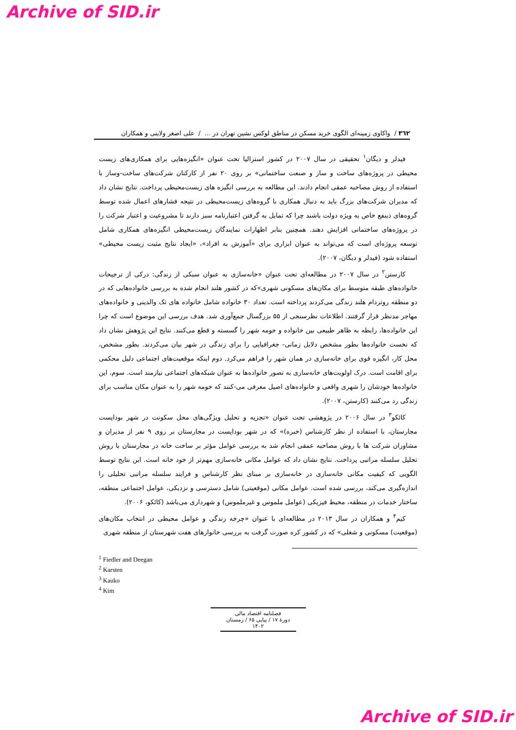Archive of SID.ir
٣٦٢ / واکاوی زمینه‌ای الگوی خرید مسکن در مناطق لوکس نشین تهران در ... / علی اصغر ولایتی و همکاران
فیدلر و دیگان<sup>۱</sup> تحقیقی در سال ۲۰۰۷ در کشور استرالیا تحت عنوان «انگیزه‌هایی برای همکاری‌های زیست محیطی در پروژه‌های ساخت و ساز و صنعت ساختمانی» بر روی ۲۰ نفر از کارکنان شرکت‌های ساخت-وساز با استفاده از روش مصاحبه عمقی انجام دادند. این مطالعه به بررسی انگیزه های زیست‌محیطی پرداخت. نتایج نشان داد که مدیران شرکت‌های بزرگ باید به دنبال همکاری با گروه‌های زیست‌محیطی در نتیجه فشارهای اعمال شده توسط گروه‌های ذینفع خاص به ویژه دولت باشند چرا که تمایل به گرفتن اعتبارنامه سبز دارند تا مشروعیت و اعتبار شرکت را در پروژه‌های ساختمانی افزایش دهند. همچنین بنابر اظهارات نمایندگان زیست‌محیطی انگیزه‌های همکاری شامل توسعه پروژه‌ای است که می‌تواند به عنوان ابزاری برای «آموزش به افراد»، «ایجاد نتایج مثبت زیست محیطی» استفاده شود (فیدلر و دیگان، ۲۰۰۷).
کارستن<sup>۲</sup> در سال ۲۰۰۷ در مطالعه‌ای تحت عنوان «خانه‌سازی به عنوان سبکی از زندگی: درکی از ترجیحات خانواده‌های طبقه متوسط برای مکان‌های مسکونی شهری»که در کشور هلند انجام شده به بررسی خانواده‌هایی که در دو منطقه روتردام هلند زندگی می‌کردند پرداخته است. تعداد ۳۰ خانواده شامل خانواده های تک والدینی و خانواده‌های مهاجر مدنظر قرار گرفتند. اطلاعات نظرسنجی از ۵۵ بزرگسال جمع‌آوری شد. هدف بررسی این موضوع است که چرا این خانواده‌ها، رابطه به ظاهر طبیعی بین خانواده و حومه شهر را گسسته و قطع می‌کنند. نتایج این پژوهش نشان داد که نخست خانواده‌ها بطور مشخص دلایل زمانی- جغرافیایی را برای زندگی در شهر بیان می‌کردند. بطور مشخص، محل کار، انگیزه قوی برای خانه‌سازی در همان شهر را فراهم می‌کرد. دوم اینکه موقعیت‌های اجتماعی دلیل محکمی برای اقامت است. درک اولویت‌های خانه‌سازی به تصور خانواده‌ها به عنوان شبکه‌های اجتماعی نیازمند است. سوم، این خانواده‌ها خودشان را شهری واقعی و خانواده‌های اصیل معرفی می-کنند که حومه شهر را به عنوان مکان مناسب برای زندگی رد می‌کنند (کارستن، ۲۰۰۷).
کائکو<sup>۳</sup> در سال ۲۰۰۶ در پژوهشی تحت عنوان «تجزیه و تحلیل ویژگی‌های محل سکونت در شهر بوداپست مجارستان، با استفاده از نظر کارشناس (خبره)» که در شهر بوداپست در مجارستان بر روی ۹ نفر از مدیران و مشاوران شرکت ها با روش مصاحبه عمقی انجام شد به بررسی عوامل مؤثر بر ساخت خانه در مجارستان با روش تحلیل سلسله مراتبی پرداخت. نتایج نشان داد که عوامل مکانی خانه‌سازی مهم‌تر از خود خانه است. این نتایج توسط الگویی که کیفیت مکانی خانه‌سازی در خانه‌سازی بر مبنای نظر کارشناس و فرایند سلسله مراتبی تحلیلی را اندازه‌گیری می‌کند، بررسی شده است. عوامل مکانی (موقعیتی) شامل دسترسی و نزدیکی، عوامل اجتماعی منطقه، ساختار خدمات در منطقه، محیط فیزیکی (عوامل ملموس و غیرملموس) و شهرداری می‌باشد (کائکو، ۲۰۰۶).
کیم<sup>۴</sup> و همکاران در سال ۲۰۱۳ در مطالعه‌ای با عنوان «چرخه زندگی و عوامل محیطی در انتخاب مکان‌های (موقعیت) مسکونی و شغلی» که در کشور کره صورت گرفت به بررسی خانوارهای هفت شهرستان از منطقه شهری
<sup>1</sup> Fiedler and Deegan
<sup>2</sup> Karsten
<sup>3</sup> Kauko
<sup>4</sup> Kim
فصلنامه اقتصاد مالی
دورهٔ ۱۷ / پیاپی ۶۵ / زمستان ۱۴۰۲
Archive of SID.ir